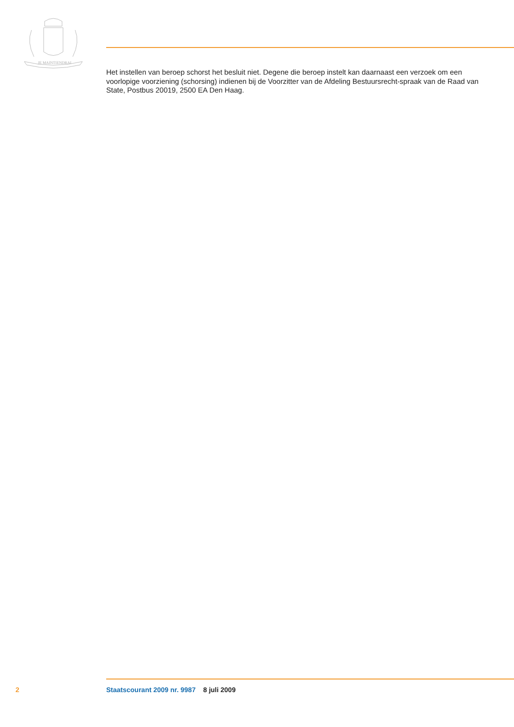JE MAINTIENDRAI
Het instellen van beroep schorst het besluit niet. Degene die beroep instelt kan daarnaast een verzoek om een voorlopige voorziening (schorsing) indienen bij de Voorzitter van de Afdeling Bestuursrecht-spraak van de Raad van State, Postbus 20019, 2500 EA Den Haag.
2 Staatscourant 2009 nr. 9987 8 juli 2009